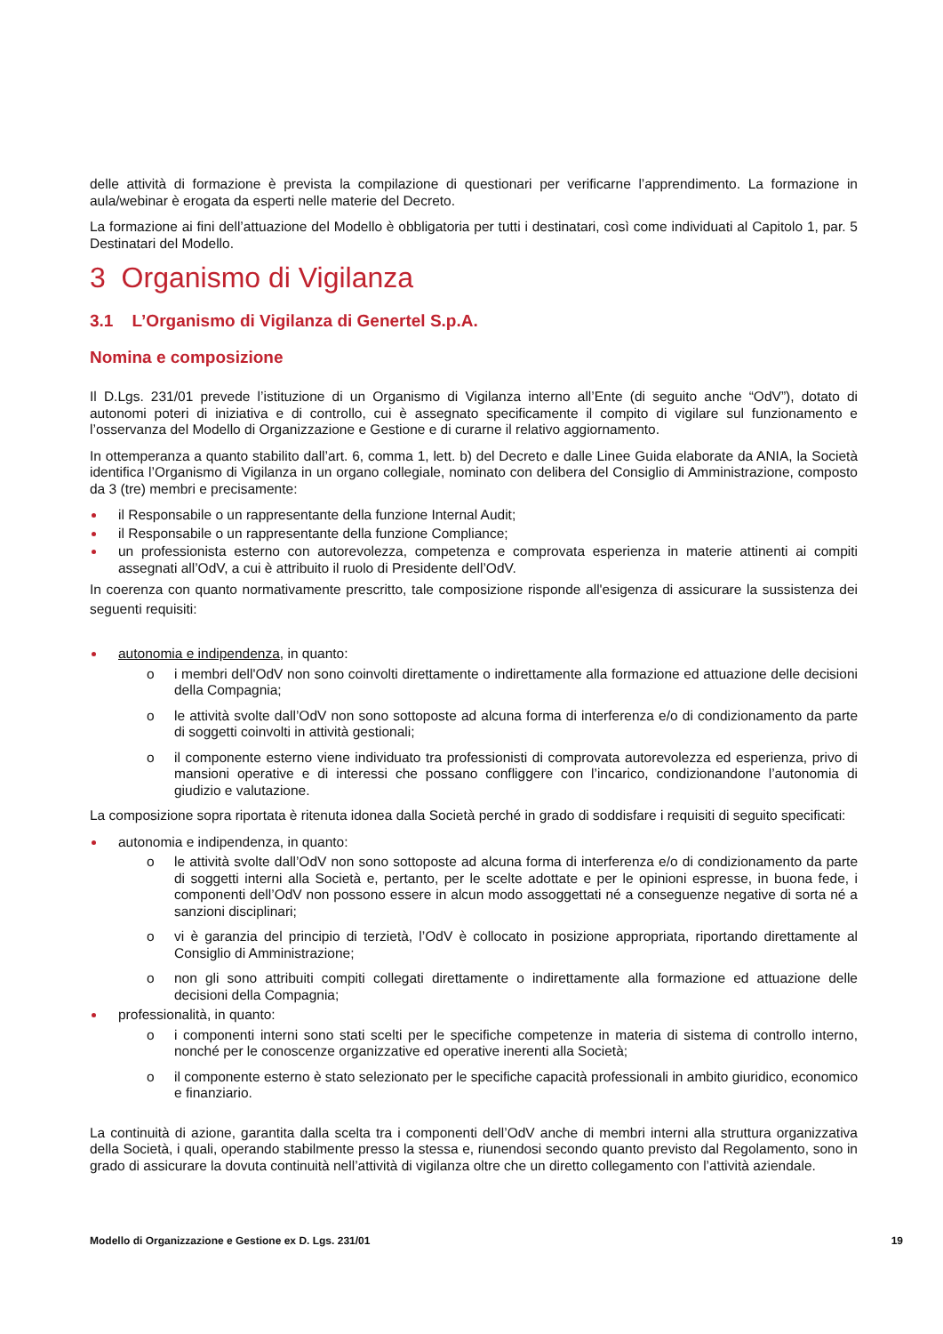delle attività di formazione è prevista la compilazione di questionari per verificarne l’apprendimento. La formazione in aula/webinar è erogata da esperti nelle materie del Decreto.
La formazione ai fini dell’attuazione del Modello è obbligatoria per tutti i destinatari, così come individuati al Capitolo 1, par. 5 Destinatari del Modello.
3 Organismo di Vigilanza
3.1 L’Organismo di Vigilanza di Genertel S.p.A.
Nomina e composizione
Il D.Lgs. 231/01 prevede l’istituzione di un Organismo di Vigilanza interno all’Ente (di seguito anche “OdV”), dotato di autonomi poteri di iniziativa e di controllo, cui è assegnato specificamente il compito di vigilare sul funzionamento e l’osservanza del Modello di Organizzazione e Gestione e di curarne il relativo aggiornamento.
In ottemperanza a quanto stabilito dall’art. 6, comma 1, lett. b) del Decreto e dalle Linee Guida elaborate da ANIA, la Società identifica l’Organismo di Vigilanza in un organo collegiale, nominato con delibera del Consiglio di Amministrazione, composto da 3 (tre) membri e precisamente:
il Responsabile o un rappresentante della funzione Internal Audit;
il Responsabile o un rappresentante della funzione Compliance;
un professionista esterno con autorevolezza, competenza e comprovata esperienza in materie attinenti ai compiti assegnati all’OdV, a cui è attribuito il ruolo di Presidente dell’OdV.
In coerenza con quanto normativamente prescritto, tale composizione risponde all'esigenza di assicurare la sussistenza dei seguenti requisiti:
autonomia e indipendenza, in quanto:
o i membri dell'OdV non sono coinvolti direttamente o indirettamente alla formazione ed attuazione delle decisioni della Compagnia;
o le attività svolte dall’OdV non sono sottoposte ad alcuna forma di interferenza e/o di condizionamento da parte di soggetti coinvolti in attività gestionali;
o il componente esterno viene individuato tra professionisti di comprovata autorevolezza ed esperienza, privo di mansioni operative e di interessi che possano confliggere con l’incarico, condizionandone l’autonomia di giudizio e valutazione.
La composizione sopra riportata è ritenuta idonea dalla Società perché in grado di soddisfare i requisiti di seguito specificati:
autonomia e indipendenza, in quanto:
o le attività svolte dall’OdV non sono sottoposte ad alcuna forma di interferenza e/o di condizionamento da parte di soggetti interni alla Società e, pertanto, per le scelte adottate e per le opinioni espresse, in buona fede, i componenti dell’OdV non possono essere in alcun modo assoggettati né a conseguenze negative di sorta né a sanzioni disciplinari;
o vi è garanzia del principio di terzietà, l’OdV è collocato in posizione appropriata, riportando direttamente al Consiglio di Amministrazione;
o non gli sono attribuiti compiti collegati direttamente o indirettamente alla formazione ed attuazione delle decisioni della Compagnia;
professionalità, in quanto:
o i componenti interni sono stati scelti per le specifiche competenze in materia di sistema di controllo interno, nonché per le conoscenze organizzative ed operative inerenti alla Società;
o il componente esterno è stato selezionato per le specifiche capacità professionali in ambito giuridico, economico e finanziario.
La continuità di azione, garantita dalla scelta tra i componenti dell’OdV anche di membri interni alla struttura organizzativa della Società, i quali, operando stabilmente presso la stessa e, riunendosi secondo quanto previsto dal Regolamento, sono in grado di assicurare la dovuta continuità nell’attività di vigilanza oltre che un diretto collegamento con l’attività aziendale.
Modello di Organizzazione e Gestione ex D. Lgs. 231/01 19